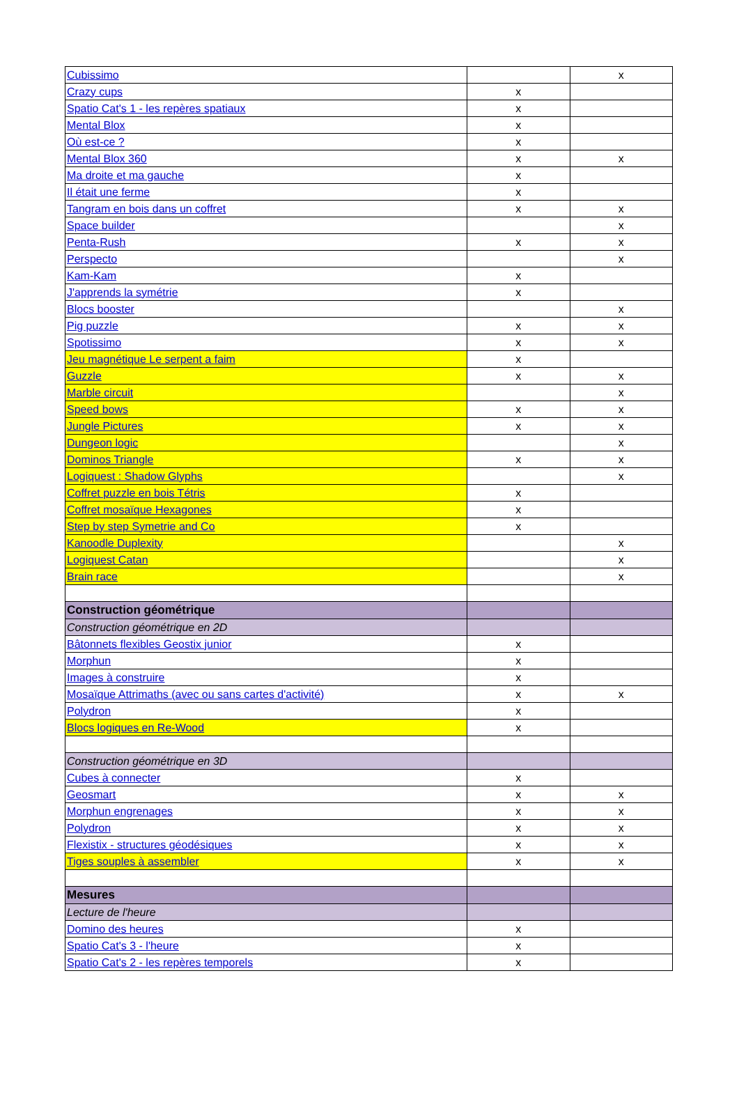| Cubissimo | | x |
| Crazy cups | x | |
| Spatio Cat's 1 - les repères spatiaux | x | |
| Mental Blox | x | |
| Où est-ce ? | x | |
| Mental Blox 360 | x | x |
| Ma droite et ma gauche | x | |
| Il était une ferme | x | |
| Tangram en bois dans un coffret | x | x |
| Space builder | | x |
| Penta-Rush | x | x |
| Perspecto | | x |
| Kam-Kam | x | |
| J'apprends la symétrie | x | |
| Blocs booster | | x |
| Pig puzzle | x | x |
| Spotissimo | x | x |
| Jeu magnétique Le serpent a faim | x | |
| Guzzle | x | x |
| Marble circuit | | x |
| Speed bows | x | x |
| Jungle Pictures | x | x |
| Dungeon logic | | x |
| Dominos Triangle | x | x |
| Logiquest : Shadow Glyphs | | x |
| Coffret puzzle en bois Tétris | x | |
| Coffret mosaïque Hexagones | x | |
| Step by step Symetrie and Co | x | |
| Kanoodle Duplexity | | x |
| Logiquest Catan | | x |
| Brain race | | x |
| Construction géométrique | | |
| Construction géométrique en 2D | | |
| Bâtonnets flexibles Geostix junior | x | |
| Morphun | x | |
| Images à construire | x | |
| Mosaïque Attrimaths (avec ou sans cartes d'activité) | x | x |
| Polydron | x | |
| Blocs logiques en Re-Wood | x | |
| Construction géométrique en 3D | | |
| Cubes à connecter | x | |
| Geosmart | x | x |
| Morphun engrenages | x | x |
| Polydron | x | x |
| Flexistix - structures géodésiques | x | x |
| Tiges souples à assembler | x | x |
| Mesures | | |
| Lecture de l'heure | | |
| Domino des heures | x | |
| Spatio Cat's 3 - l'heure | x | |
| Spatio Cat's 2 - les repères temporels | x | |